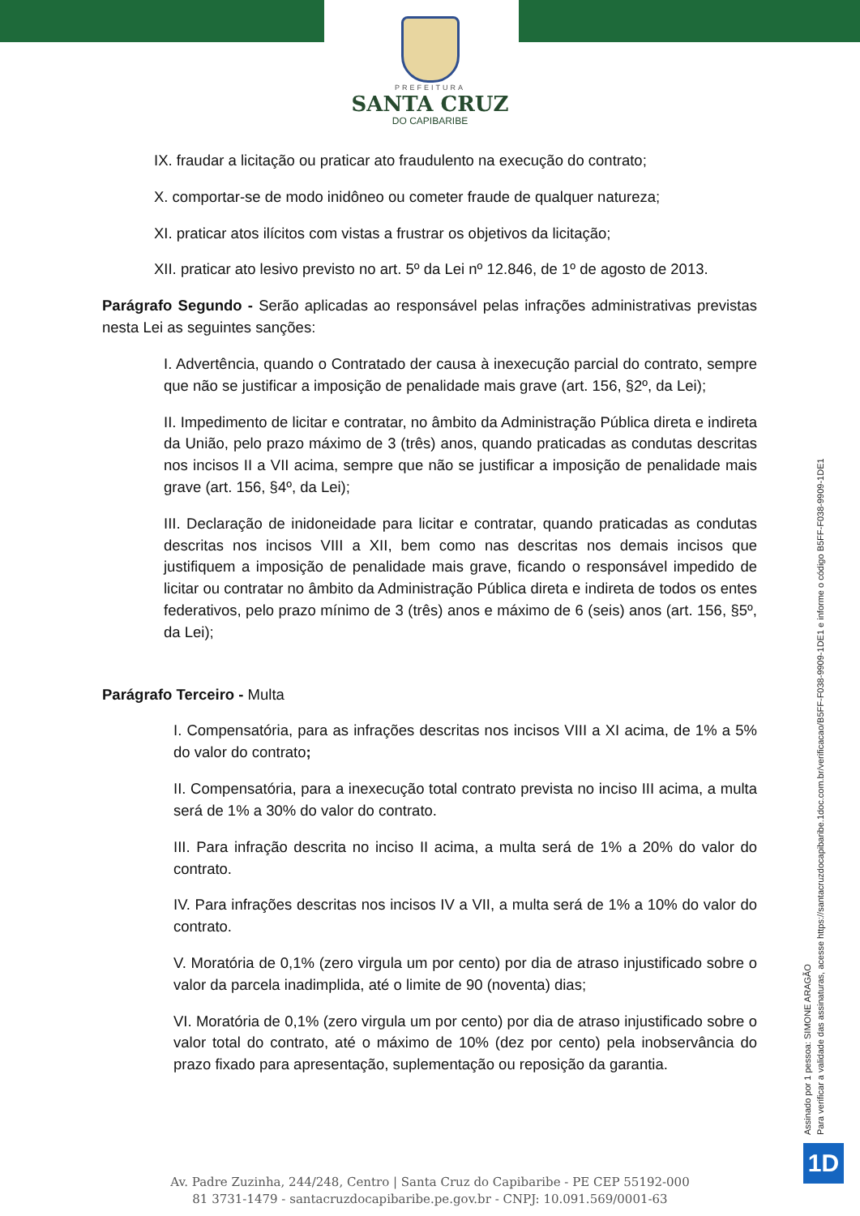PREFEITURA
SANTA CRUZ
DO CAPIBARIBE
IX. fraudar a licitação ou praticar ato fraudulento na execução do contrato;
X. comportar-se de modo inidôneo ou cometer fraude de qualquer natureza;
XI. praticar atos ilícitos com vistas a frustrar os objetivos da licitação;
XII. praticar ato lesivo previsto no art. 5º da Lei nº 12.846, de 1º de agosto de 2013.
Parágrafo Segundo - Serão aplicadas ao responsável pelas infrações administrativas previstas nesta Lei as seguintes sanções:
I. Advertência, quando o Contratado der causa à inexecução parcial do contrato, sempre que não se justificar a imposição de penalidade mais grave (art. 156, §2º, da Lei);
II. Impedimento de licitar e contratar, no âmbito da Administração Pública direta e indireta da União, pelo prazo máximo de 3 (três) anos, quando praticadas as condutas descritas nos incisos II a VII acima, sempre que não se justificar a imposição de penalidade mais grave (art. 156, §4º, da Lei);
III. Declaração de inidoneidade para licitar e contratar, quando praticadas as condutas descritas nos incisos VIII a XII, bem como nas descritas nos demais incisos que justifiquem a imposição de penalidade mais grave, ficando o responsável impedido de licitar ou contratar no âmbito da Administração Pública direta e indireta de todos os entes federativos, pelo prazo mínimo de 3 (três) anos e máximo de 6 (seis) anos (art. 156, §5º, da Lei);
Parágrafo Terceiro - Multa
I. Compensatória, para as infrações descritas nos incisos VIII a XI acima, de 1% a 5% do valor do contrato;
II. Compensatória, para a inexecução total contrato prevista no inciso III acima, a multa será de 1% a 30% do valor do contrato.
III. Para infração descrita no inciso II acima, a multa será de 1% a 20% do valor do contrato.
IV. Para infrações descritas nos incisos IV a VII, a multa será de 1% a 10% do valor do contrato.
V. Moratória de 0,1% (zero virgula um por cento) por dia de atraso injustificado sobre o valor da parcela inadimplida, até o limite de 90 (noventa) dias;
VI. Moratória de 0,1% (zero virgula um por cento) por dia de atraso injustificado sobre o valor total do contrato, até o máximo de 10% (dez por cento) pela inobservância do prazo fixado para apresentação, suplementação ou reposição da garantia.
Assinado por 1 pessoa: SIMONE ARAGÃO
Para verificar a validade das assinaturas, acesse https://santacruzdocapibaribe.1doc.com.br/verificacao/B5FF-F038-9909-1DE1 e informe o código B5FF-F038-9909-1DE1
1D
Av. Padre Zuzinha, 244/248, Centro | Santa Cruz do Capibaribe - PE CEP 55192-000
81 3731-1479 - santacruzdocapibaribe.pe.gov.br - CNPJ: 10.091.569/0001-63